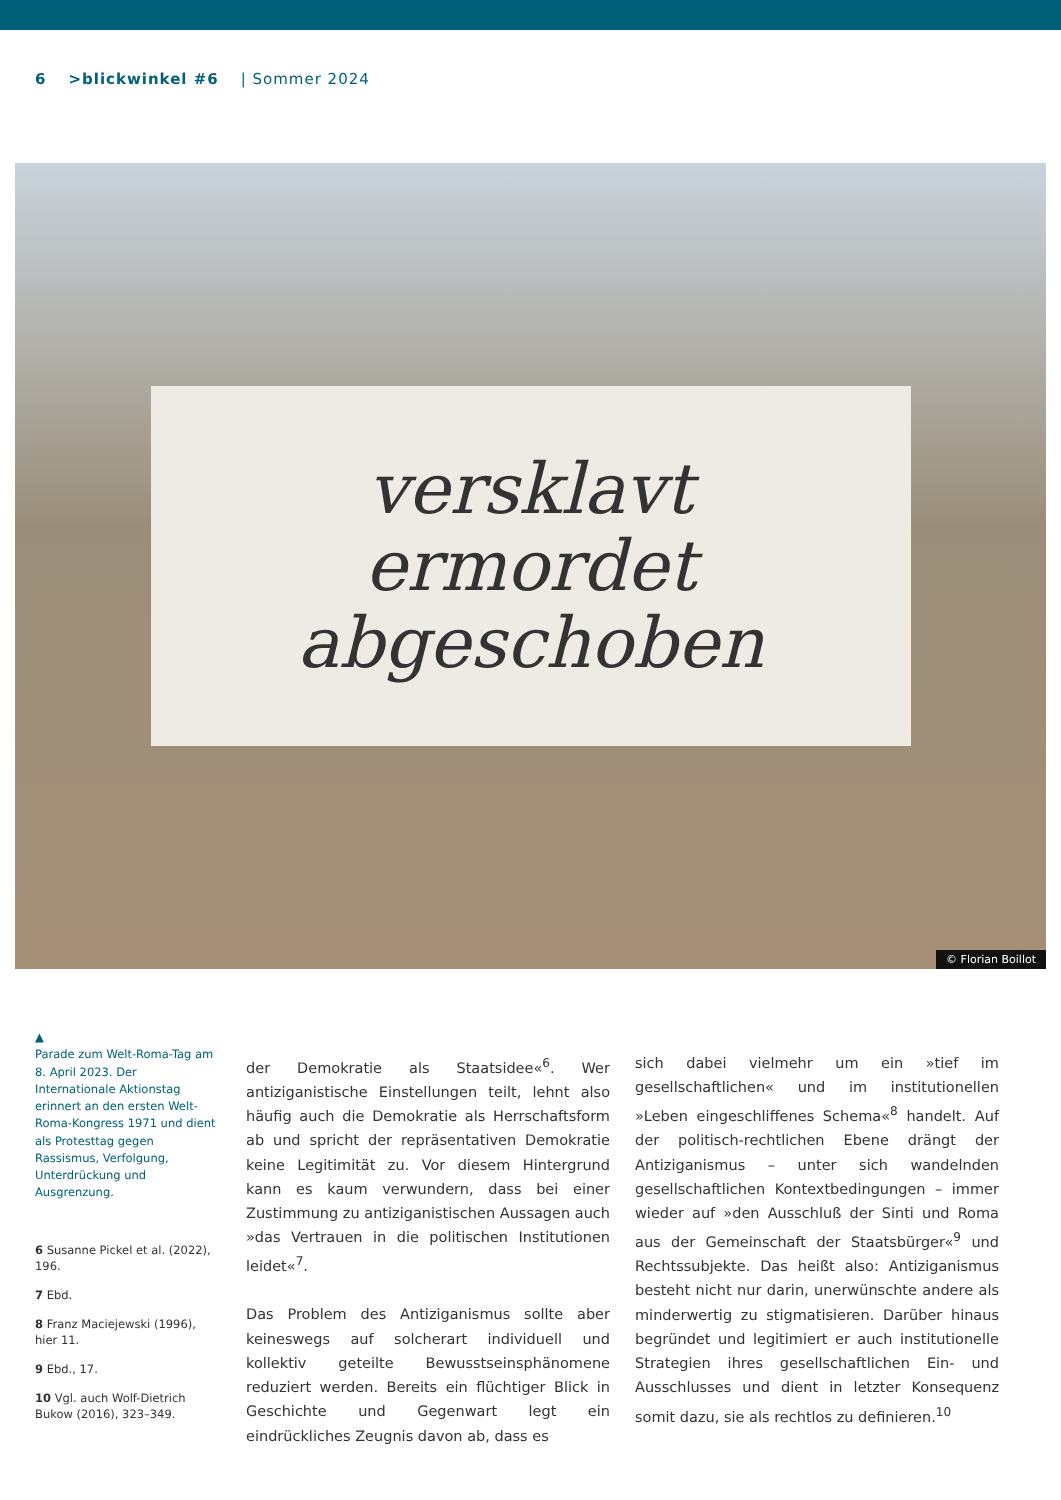6 >blickwinkel #6 | Sommer 2024
versklavt
ermordet
abgeschoben
© Florian Boillot
▲
Parade zum Welt-Roma-Tag am 8. April 2023. Der Internationale Aktionstag erinnert an den ersten Welt-Roma-Kongress 1971 und dient als Protesttag gegen Rassismus, Verfolgung, Unterdrückung und Ausgrenzung.
6 Susanne Pickel et al. (2022), 196.
7 Ebd.
8 Franz Maciejewski (1996), hier 11.
9 Ebd., 17.
10 Vgl. auch Wolf-Dietrich Bukow (2016), 323–349.
der Demokratie als Staatsidee«<sup>6</sup>. Wer antiziganistische Einstellungen teilt, lehnt also häufig auch die Demokratie als Herrschaftsform ab und spricht der repräsentativen Demokratie keine Legitimität zu. Vor diesem Hintergrund kann es kaum verwundern, dass bei einer Zustimmung zu antiziganistischen Aussagen auch »das Vertrauen in die politischen Institutionen leidet«<sup>7</sup>.
Das Problem des Antiziganismus sollte aber keineswegs auf solcherart individuell und kollektiv geteilte Bewusstseinsphänomene reduziert werden. Bereits ein flüchtiger Blick in Geschichte und Gegenwart legt ein eindrückliches Zeugnis davon ab, dass es
sich dabei vielmehr um ein »tief im gesellschaftlichen« und im institutionellen »Leben eingeschliffenes Schema«<sup>8</sup> handelt. Auf der politisch-rechtlichen Ebene drängt der Antiziganismus – unter sich wandelnden gesellschaftlichen Kontextbedingungen – immer wieder auf »den Ausschluß der Sinti und Roma aus der Gemeinschaft der Staatsbürger«<sup>9</sup> und Rechtssubjekte. Das heißt also: Antiziganismus besteht nicht nur darin, unerwünschte andere als minderwertig zu stigmatisieren. Darüber hinaus begründet und legitimiert er auch institutionelle Strategien ihres gesellschaftlichen Ein- und Ausschlusses und dient in letzter Konsequenz somit dazu, sie als rechtlos zu definieren.<sup>10</sup>